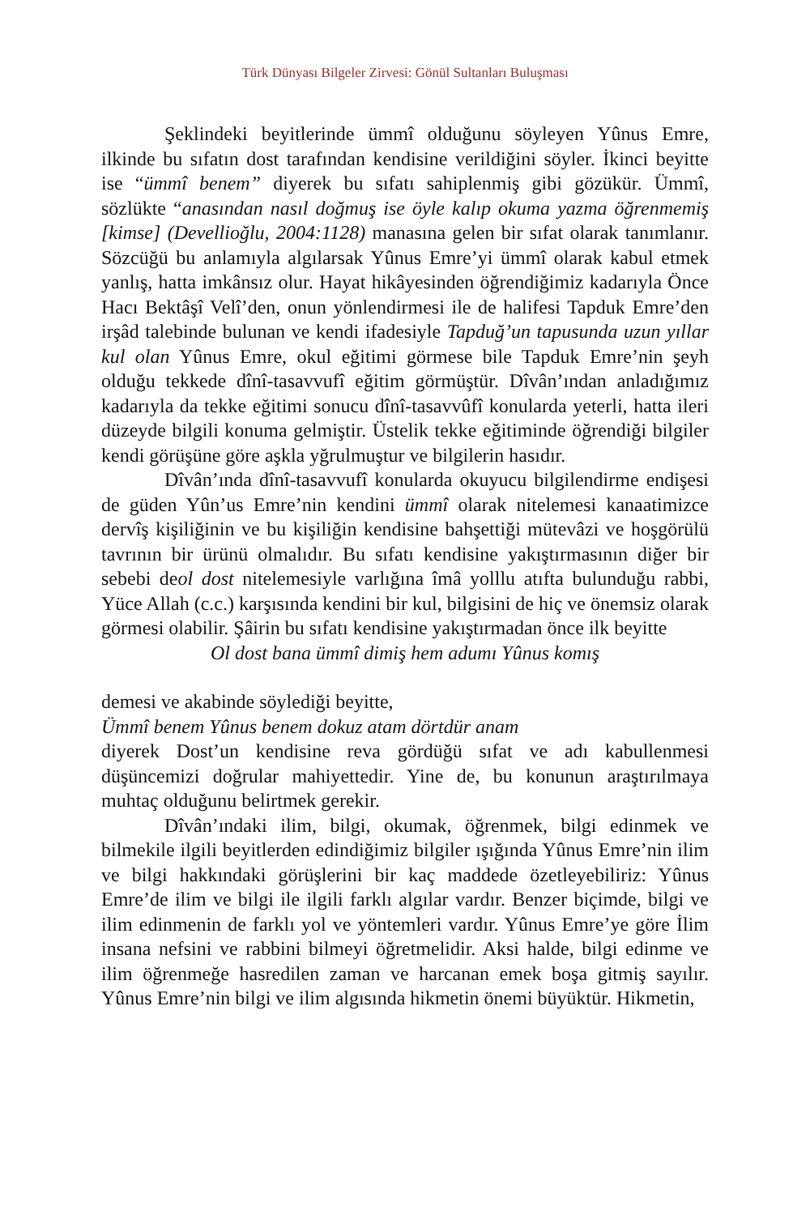Türk Dünyası Bilgeler Zirvesi: Gönül Sultanları Buluşması
Şeklindeki beyitlerinde ümmî olduğunu söyleyen Yûnus Emre, ilkinde bu sıfatın dost tarafından kendisine verildiğini söyler. İkinci beyitte ise “ümmî benem” diyerek bu sıfatı sahiplenmiş gibi gözükür. Ümmî, sözlükte “anasından nasıl doğmuş ise öyle kalıp okuma yazma öğrenmemiş [kimse] (Devellioğlu, 2004:1128) manasına gelen bir sıfat olarak tanımlanır. Sözcüğü bu anlamıyla algılarsak Yûnus Emre’yi ümmî olarak kabul etmek yanlış, hatta imkânsız olur. Hayat hikâyesinden öğrendiğimiz kadarıyla Önce Hacı Bektâşî Velî’den, onun yönlendirmesi ile de halifesi Tapduk Emre’den irşâd talebinde bulunan ve kendi ifadesiyle Tapduğ’un tapusunda uzun yıllar kul olan Yûnus Emre, okul eğitimi görmese bile Tapduk Emre’nin şeyh olduğu tekkede dînî-tasavvufî eğitim görmüştür. Dîvân’ından anladığımız kadarıyla da tekke eğitimi sonucu dînî-tasavvûfî konularda yeterli, hatta ileri düzeyde bilgili konuma gelmiştir. Üstelik tekke eğitiminde öğrendiği bilgiler kendi görüşüne göre aşkla yğrulmuştur ve bilgilerin hasıdır.
Dîvân’ında dînî-tasavvufî konularda okuyucu bilgilendirme endişesi de güden Yûn’us Emre’nin kendini ümmî olarak nitelemesi kanaatimizce dervîş kişiliğinin ve bu kişiliğin kendisine bahşettiği mütevâzi ve hoşgörülü tavrının bir ürünü olmalıdır. Bu sıfatı kendisine yakıştırmasının diğer bir sebebi deol dost nitelemesiyle varlığına îmâ yolllu atıfta bulunduğu rabbi, Yüce Allah (c.c.) karşısında kendini bir kul, bilgisini de hiç ve önemsiz olarak görmesi olabilir. Şâirin bu sıfatı kendisine yakıştırmadan önce ilk beyitte
Ol dost bana ümmî dimiş hem adumı Yûnus komış
demesi ve akabinde söylediği beyitte,
Ümmî benem Yûnus benem dokuz atam dörtdür anam
diyerek Dost’un kendisine reva gördüğü sıfat ve adı kabullenmesi düşüncemizi doğrular mahiyettedir. Yine de, bu konunun araştırılmaya muhtaç olduğunu belirtmek gerekir.
Dîvân’ındaki ilim, bilgi, okumak, öğrenmek, bilgi edinmek ve bilmekile ilgili beyitlerden edindiğimiz bilgiler ışığında Yûnus Emre’nin ilim ve bilgi hakkındaki görüşlerini bir kaç maddede özetleyebiliriz: Yûnus Emre’de ilim ve bilgi ile ilgili farklı algılar vardır. Benzer biçimde, bilgi ve ilim edinmenin de farklı yol ve yöntemleri vardır. Yûnus Emre’ye göre İlim insana nefsini ve rabbini bilmeyi öğretmelidir. Aksi halde, bilgi edinme ve ilim öğrenmeğe hasredilen zaman ve harcanan emek boşa gitmiş sayılır. Yûnus Emre’nin bilgi ve ilim algısında hikmetin önemi büyüktür. Hikmetin,